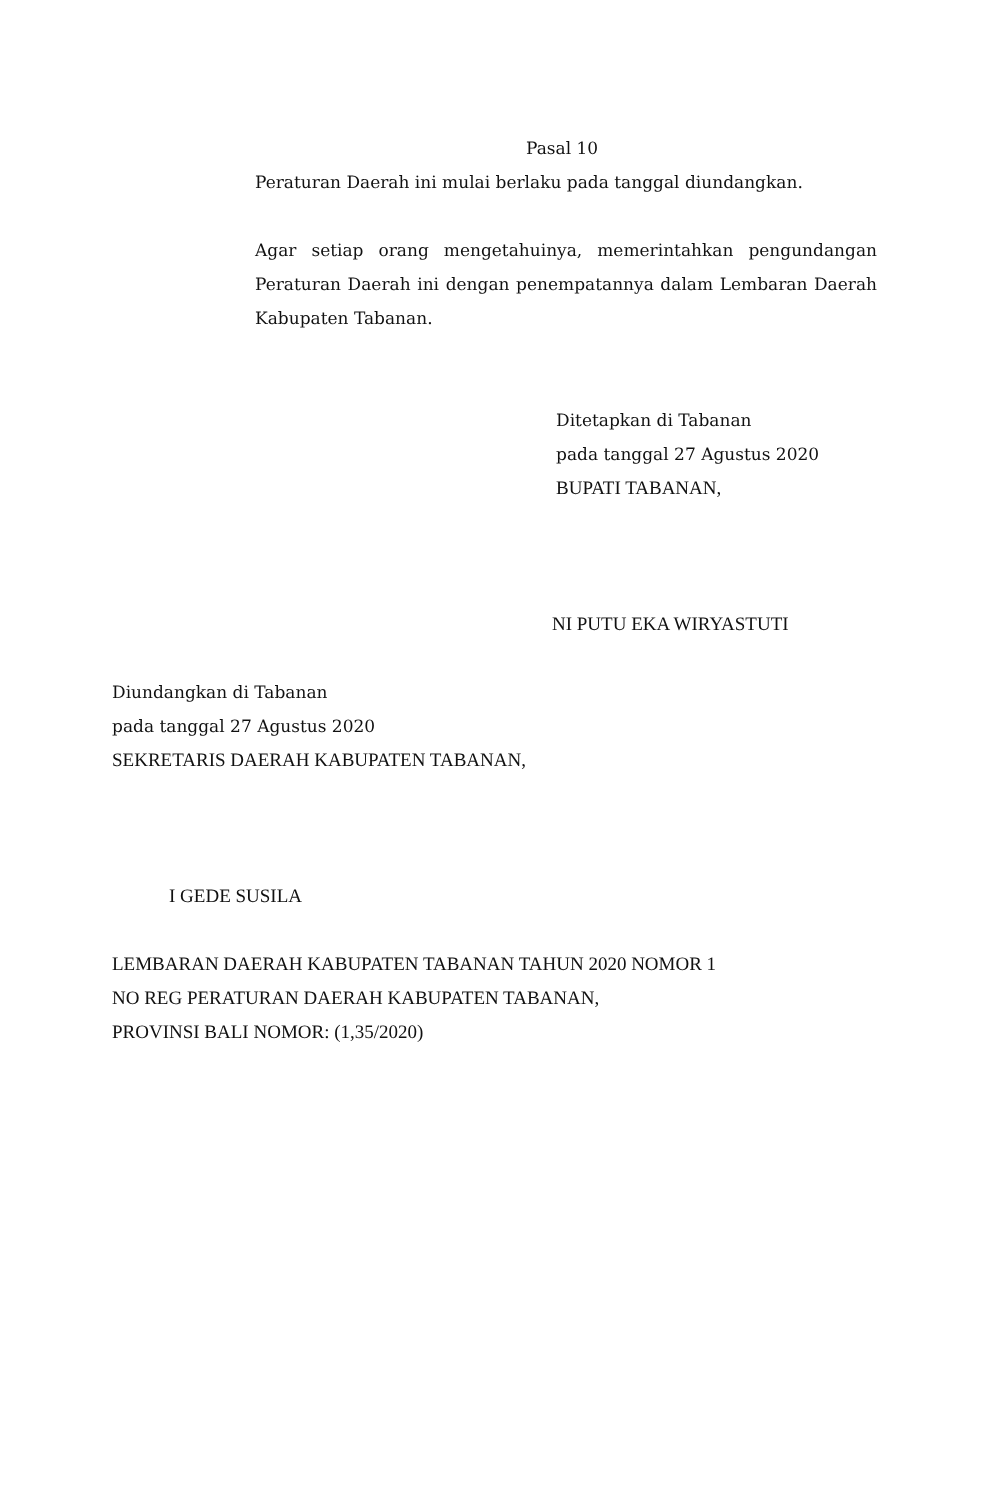Pasal 10
Peraturan Daerah ini mulai berlaku pada tanggal diundangkan.
Agar setiap orang mengetahuinya, memerintahkan pengundangan Peraturan Daerah ini dengan penempatannya dalam Lembaran Daerah Kabupaten Tabanan.
Ditetapkan di Tabanan
pada tanggal 27 Agustus 2020
BUPATI TABANAN,
NI PUTU EKA WIRYASTUTI
Diundangkan di Tabanan
pada tanggal 27 Agustus 2020
SEKRETARIS DAERAH KABUPATEN TABANAN,
I GEDE SUSILA
LEMBARAN DAERAH KABUPATEN TABANAN TAHUN 2020 NOMOR 1
NO REG PERATURAN DAERAH KABUPATEN TABANAN,
PROVINSI BALI NOMOR: (1,35/2020)